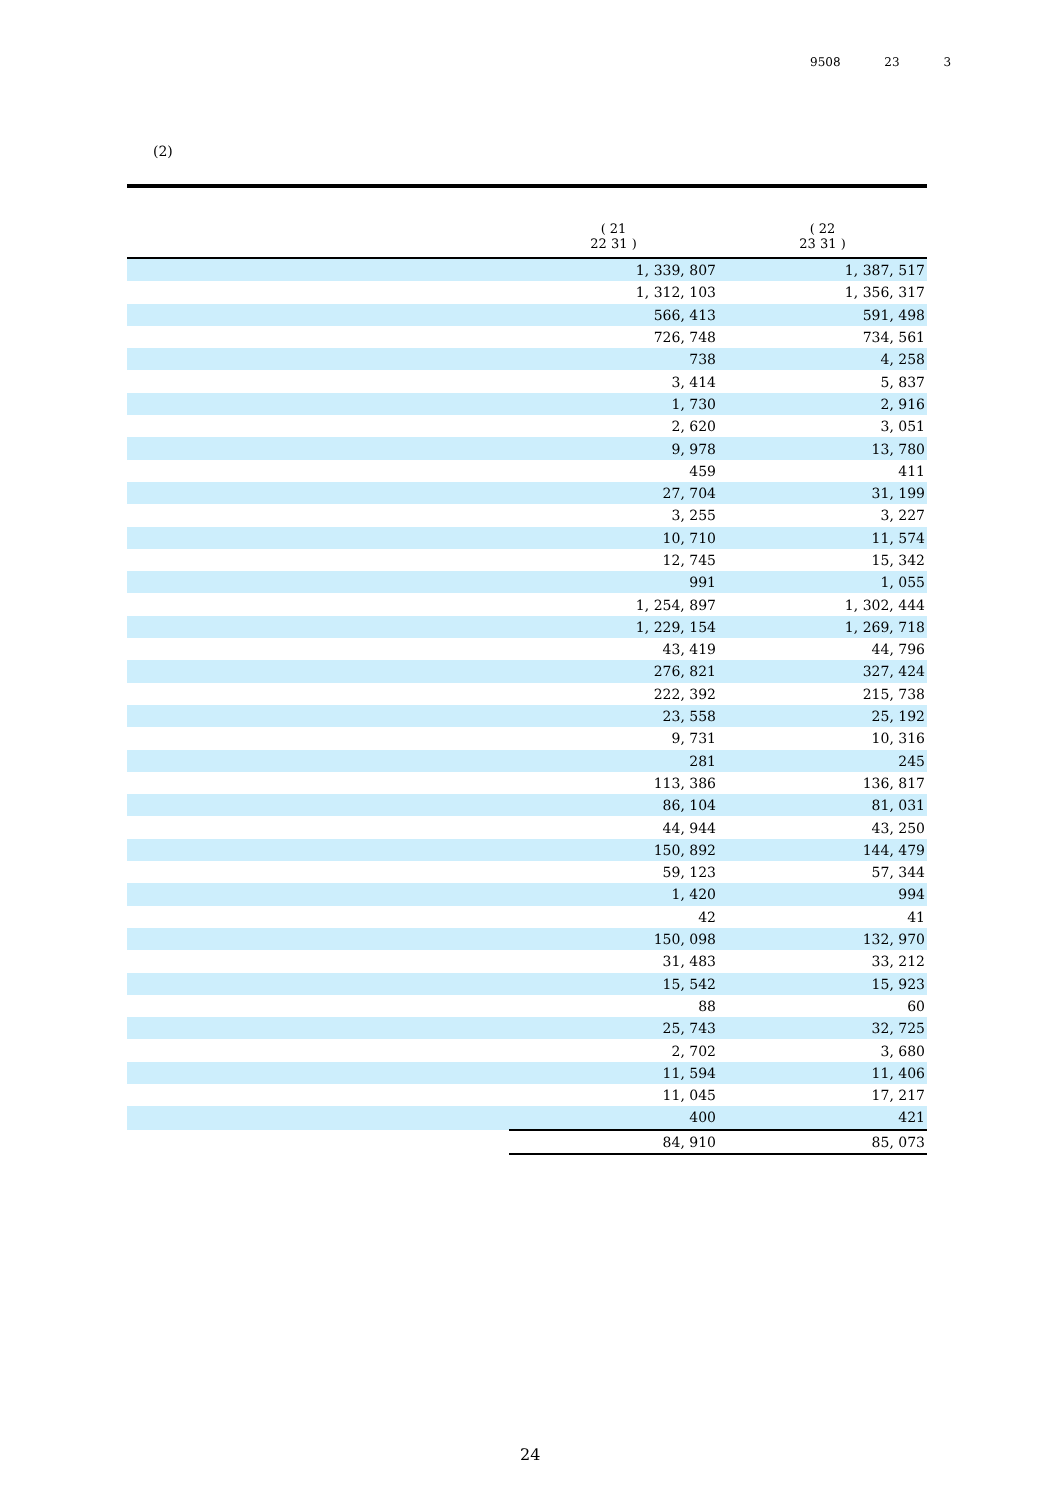9508 23 3
(2)
| | ( 21 22 31 ) | ( 22 23 31 ) |
| --- | --- | --- |
| | 1, 339, 807 | 1, 387, 517 |
| | 1, 312, 103 | 1, 356, 317 |
| | 566, 413 | 591, 498 |
| | 726, 748 | 734, 561 |
| | 738 | 4, 258 |
| | 3, 414 | 5, 837 |
| | 1, 730 | 2, 916 |
| | 2, 620 | 3, 051 |
| | 9, 978 | 13, 780 |
| | 459 | 411 |
| | 27, 704 | 31, 199 |
| | 3, 255 | 3, 227 |
| | 10, 710 | 11, 574 |
| | 12, 745 | 15, 342 |
| | 991 | 1, 055 |
| | 1, 254, 897 | 1, 302, 444 |
| | 1, 229, 154 | 1, 269, 718 |
| | 43, 419 | 44, 796 |
| | 276, 821 | 327, 424 |
| | 222, 392 | 215, 738 |
| | 23, 558 | 25, 192 |
| | 9, 731 | 10, 316 |
| | 281 | 245 |
| | 113, 386 | 136, 817 |
| | 86, 104 | 81, 031 |
| | 44, 944 | 43, 250 |
| | 150, 892 | 144, 479 |
| | 59, 123 | 57, 344 |
| | 1, 420 | 994 |
| | 42 | 41 |
| | 150, 098 | 132, 970 |
| | 31, 483 | 33, 212 |
| | 15, 542 | 15, 923 |
| | 88 | 60 |
| | 25, 743 | 32, 725 |
| | 2, 702 | 3, 680 |
| | 11, 594 | 11, 406 |
| | 11, 045 | 17, 217 |
| | 400 | 421 |
| | 84, 910 | 85, 073 |
24